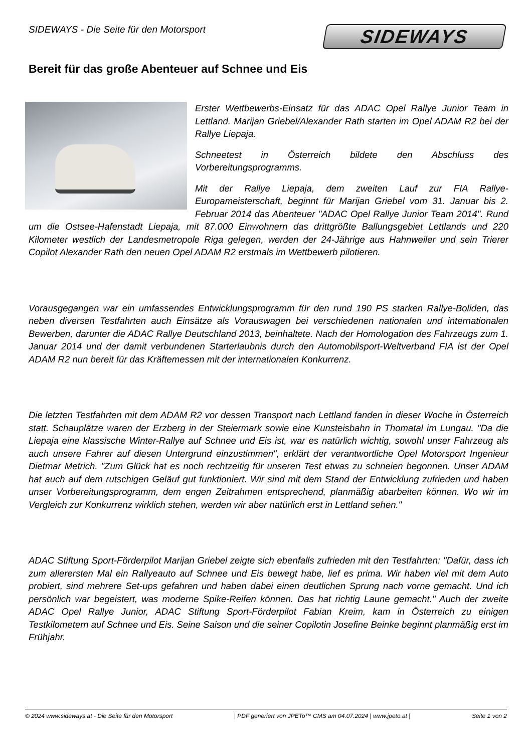SIDEWAYS - Die Seite für den Motorsport
SIDEWAYS
Bereit für das große Abenteuer auf Schnee und Eis
Erster Wettbewerbs-Einsatz für das ADAC Opel Rallye Junior Team in Lettland. Marijan Griebel/Alexander Rath starten im Opel ADAM R2 bei der Rallye Liepaja.
Schneetest in Österreich bildete den Abschluss des Vorbereitungsprogramms.
Mit der Rallye Liepaja, dem zweiten Lauf zur FIA Rallye-Europameisterschaft, beginnt für Marijan Griebel vom 31. Januar bis 2. Februar 2014 das Abenteuer "ADAC Opel Rallye Junior Team 2014". Rund um die Ostsee-Hafenstadt Liepaja, mit 87.000 Einwohnern das drittgrößte Ballungsgebiet Lettlands und 220 Kilometer westlich der Landesmetropole Riga gelegen, werden der 24-Jährige aus Hahnweiler und sein Trierer Copilot Alexander Rath den neuen Opel ADAM R2 erstmals im Wettbewerb pilotieren.
Vorausgegangen war ein umfassendes Entwicklungsprogramm für den rund 190 PS starken Rallye-Boliden, das neben diversen Testfahrten auch Einsätze als Vorauswagen bei verschiedenen nationalen und internationalen Bewerben, darunter die ADAC Rallye Deutschland 2013, beinhaltete. Nach der Homologation des Fahrzeugs zum 1. Januar 2014 und der damit verbundenen Starterlaubnis durch den Automobilsport-Weltverband FIA ist der Opel ADAM R2 nun bereit für das Kräftemessen mit der internationalen Konkurrenz.
Die letzten Testfahrten mit dem ADAM R2 vor dessen Transport nach Lettland fanden in dieser Woche in Österreich statt. Schauplätze waren der Erzberg in der Steiermark sowie eine Kunsteisbahn in Thomatal im Lungau. "Da die Liepaja eine klassische Winter-Rallye auf Schnee und Eis ist, war es natürlich wichtig, sowohl unser Fahrzeug als auch unsere Fahrer auf diesen Untergrund einzustimmen", erklärt der verantwortliche Opel Motorsport Ingenieur Dietmar Metrich. "Zum Glück hat es noch rechtzeitig für unseren Test etwas zu schneien begonnen. Unser ADAM hat auch auf dem rutschigen Geläuf gut funktioniert. Wir sind mit dem Stand der Entwicklung zufrieden und haben unser Vorbereitungsprogramm, dem engen Zeitrahmen entsprechend, planmäßig abarbeiten können. Wo wir im Vergleich zur Konkurrenz wirklich stehen, werden wir aber natürlich erst in Lettland sehen."
ADAC Stiftung Sport-Förderpilot Marijan Griebel zeigte sich ebenfalls zufrieden mit den Testfahrten: "Dafür, dass ich zum allerersten Mal ein Rallyeauto auf Schnee und Eis bewegt habe, lief es prima. Wir haben viel mit dem Auto probiert, sind mehrere Set-ups gefahren und haben dabei einen deutlichen Sprung nach vorne gemacht. Und ich persönlich war begeistert, was moderne Spike-Reifen können. Das hat richtig Laune gemacht." Auch der zweite ADAC Opel Rallye Junior, ADAC Stiftung Sport-Förderpilot Fabian Kreim, kam in Österreich zu einigen Testkilometern auf Schnee und Eis. Seine Saison und die seiner Copilotin Josefine Beinke beginnt planmäßig erst im Frühjahr.
© 2024 www.sideways.at - Die Seite für den Motorsport | PDF generiert von JPETo™ CMS am 04.07.2024 | www.jpeto.at | Seite 1 von 2